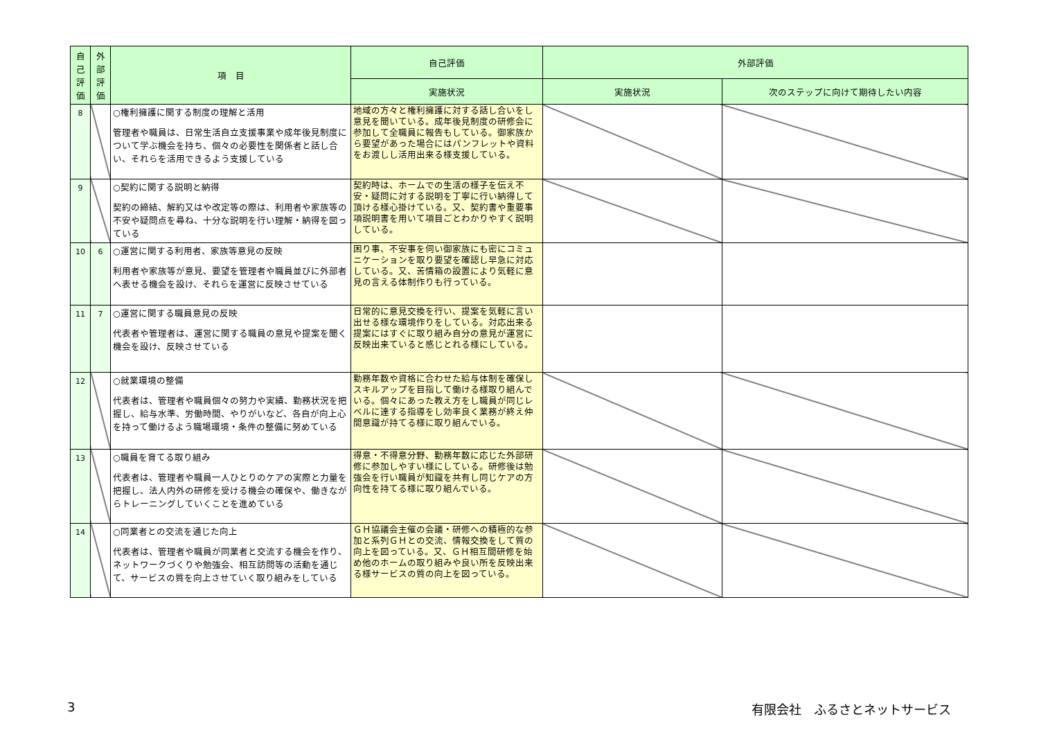| 自己評価 | 外部評価 | 項 目 | 自己評価 | 外部評価 | |
| --- | --- | --- | --- | --- | --- |
| | | | 実施状況 | 実施状況 | 次のステップに向けて期待したい内容 |
| 8 | | ○権利擁護に関する制度の理解と活用 管理者や職員は、日常生活自立支援事業や成年後見制度について学ぶ機会を持ち、個々の必要性を関係者と話し合い、それらを活用できるよう支援している | 地域の方々と権利擁護に対する話し合いをし意見を聞いている。成年後見制度の研修会に参加して全職員に報告もしている。御家族から要望があった場合にはパンフレットや資料をお渡しし活用出来る様支援している。 | | |
| 9 | | ○契約に関する説明と納得 契約の締結、解約又はや改定等の際は、利用者や家族等の不安や疑問点を尋ね、十分な説明を行い理解・納得を図っている | 契約時は、ホームでの生活の様子を伝え不安・疑問に対する説明を丁寧に行い納得して頂ける様心掛けている。又、契約書や重要事項説明書を用いて項目ごとわかりやすく説明している。 | | |
| 10 | 6 | ○運営に関する利用者、家族等意見の反映 利用者や家族等が意見、要望を管理者や職員並びに外部者へ表せる機会を設け、それらを運営に反映させている | 困り事、不安事を伺い御家族にも密にコミュニケーションを取り要望を確認し早急に対応している。又、苦情箱の設置により気軽に意見の言える体制作りも行っている。 | | |
| 11 | 7 | ○運営に関する職員意見の反映 代表者や管理者は、運営に関する職員の意見や提案を聞く機会を設け、反映させている | 日常的に意見交換を行い、提案を気軽に言い出せる様な環境作りをしている。対応出来る提案にはすぐに取り組み自分の意見が運営に反映出来ていると感じとれる様にしている。 | | |
| 12 | | ○就業環境の整備 代表者は、管理者や職員個々の努力や実績、勤務状況を把握し、給与水準、労働時間、やりがいなど、各自が向上心を持って働けるよう職場環境・条件の整備に努めている | 勤務年数や資格に合わせた給与体制を確保しスキルアップを目指して働ける様取り組んでいる。個々にあった教え方をし職員が同じレベルに達する指導をし効率良く業務が終え仲間意識が持てる様に取り組んでいる。 | | |
| 13 | | ○職員を育てる取り組み 代表者は、管理者や職員一人ひとりのケアの実際と力量を把握し、法人内外の研修を受ける機会の確保や、働きながらトレーニングしていくことを進めている | 得意・不得意分野、勤務年数に応じた外部研修に参加しやすい様にしている。研修後は勉強会を行い職員が知識を共有し同じケアの方向性を持てる様に取り組んでいる。 | | |
| 14 | | ○同業者との交流を通じた向上 代表者は、管理者や職員が同業者と交流する機会を作り、ネットワークづくりや勉強会、相互訪問等の活動を通じて、サービスの質を向上させていく取り組みをしている | ＧＨ協議会主催の会議・研修への積極的な参加と系列ＧＨとの交流、情報交換をして質の向上を図っている。又、ＧＨ相互間研修を始め他のホームの取り組みや良い所を反映出来る様サービスの質の向上を図っている。 | | |
3 有限会社　ふるさとネットサービス